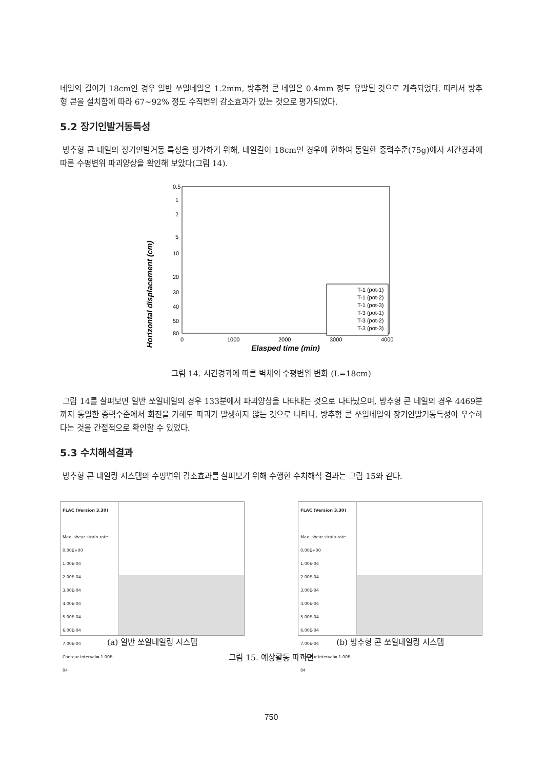네일의 길이가 18cm인 경우 일반 쏘일네일은 1.2mm, 방추형 콘 네일은 0.4mm 정도 유발된 것으로 계측되었다. 따라서 방추형 콘을 설치함에 따라 67~92% 정도 수직변위 감소효과가 있는 것으로 평가되었다.
5.2 장기인발거동특성
방추형 콘 네일의 장기인발거동 특성을 평가하기 위해, 네일길이 18cm인 경우에 한하여 동일한 중력수준(75g)에서 시간경과에 따른 수평변위 파괴양상을 확인해 보았다(그림 14).
Horizontal displacement (cm)
0.5
1
2
5
10
20
30
40
50
80
0
1000
2000
3000
4000
Elasped time (min)
T-1 (pot-1)
T-1 (pot-2)
T-1 (pot-3)
T-3 (pot-1)
T-3 (pot-2)
T-3 (pot-3)
그림 14. 시간경과에 따른 벽체의 수평변위 변화 (L=18cm)
그림 14를 살펴보면 일반 쏘일네일의 경우 133분에서 파괴양상을 나타내는 것으로 나타났으며, 방추형 콘 네일의 경우 4469분 까지 동일한 중력수준에서 회전을 가해도 파괴가 발생하지 않는 것으로 나타나, 방추형 콘 쏘일네일의 장기인발거동특성이 우수하다는 것을 간접적으로 확인할 수 있었다.
5.3 수치해석결과
방추형 콘 네일링 시스템의 수평변위 감소효과를 살펴보기 위해 수행한 수치해석 결과는 그림 15와 같다.
FLAC (Version 3.30)
Max. shear strain-rate
0.00E+00
1.00E-04
2.00E-04
3.00E-04
4.00E-04
5.00E-04
6.00E-04
7.00E-04
Contour interval= 1.00E-04
(a) 일반 쏘일네일링 시스템
FLAC (Version 3.30)
Max. shear strain-rate
0.00E+00
1.00E-04
2.00E-04
3.00E-04
4.00E-04
5.00E-04
6.00E-04
7.00E-04
Contour interval= 1.00E-04
(b) 방추형 콘 쏘일네일링 시스템
그림 15. 예상활동 파괴면
750